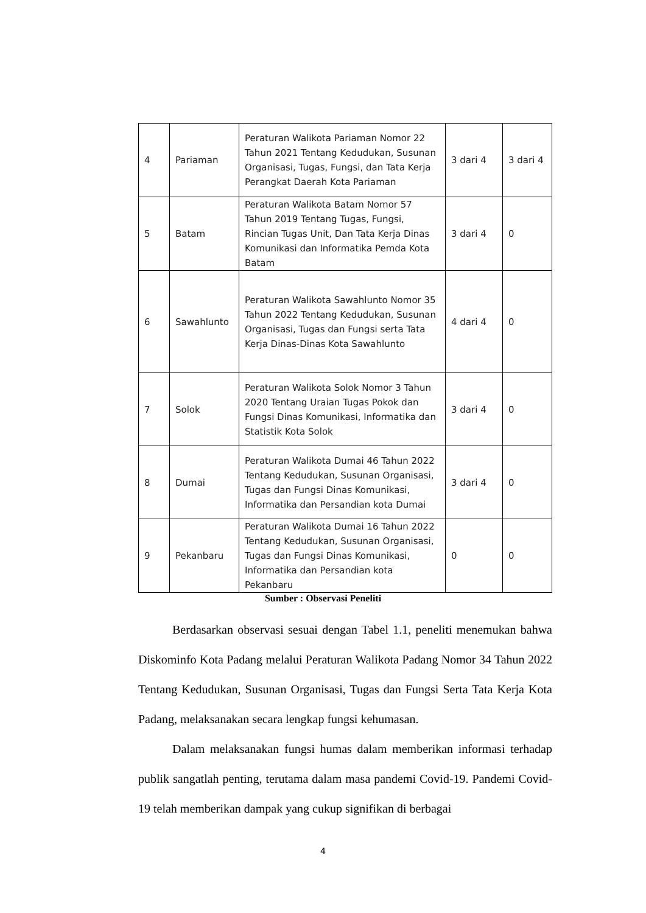| 4 | Pariaman | Peraturan Walikota Pariaman Nomor 22 Tahun 2021 Tentang Kedudukan, Susunan Organisasi, Tugas, Fungsi, dan Tata Kerja Perangkat Daerah Kota Pariaman | 3 dari 4 | 3 dari 4 |
| 5 | Batam | Peraturan Walikota Batam Nomor 57 Tahun 2019 Tentang Tugas, Fungsi, Rincian Tugas Unit, Dan Tata Kerja Dinas Komunikasi dan Informatika Pemda Kota Batam | 3 dari 4 | 0 |
| 6 | Sawahlunto | Peraturan Walikota Sawahlunto Nomor 35 Tahun 2022 Tentang Kedudukan, Susunan Organisasi, Tugas dan Fungsi serta Tata Kerja Dinas-Dinas Kota Sawahlunto | 4 dari 4 | 0 |
| 7 | Solok | Peraturan Walikota Solok Nomor 3 Tahun 2020 Tentang Uraian Tugas Pokok dan Fungsi Dinas Komunikasi, Informatika dan Statistik Kota Solok | 3 dari 4 | 0 |
| 8 | Dumai | Peraturan Walikota Dumai 46 Tahun 2022 Tentang Kedudukan, Susunan Organisasi, Tugas dan Fungsi Dinas Komunikasi, Informatika dan Persandian kota Dumai | 3 dari 4 | 0 |
| 9 | Pekanbaru | Peraturan Walikota Dumai 16 Tahun 2022 Tentang Kedudukan, Susunan Organisasi, Tugas dan Fungsi Dinas Komunikasi, Informatika dan Persandian kota Pekanbaru | 0 | 0 |
Sumber : Observasi Peneliti
Berdasarkan observasi sesuai dengan Tabel 1.1, peneliti menemukan bahwa Diskominfo Kota Padang melalui Peraturan Walikota Padang Nomor 34 Tahun 2022 Tentang Kedudukan, Susunan Organisasi, Tugas dan Fungsi Serta Tata Kerja Kota Padang, melaksanakan secara lengkap fungsi kehumasan.
Dalam melaksanakan fungsi humas dalam memberikan informasi terhadap publik sangatlah penting, terutama dalam masa pandemi Covid-19. Pandemi Covid-19 telah memberikan dampak yang cukup signifikan di berbagai
4